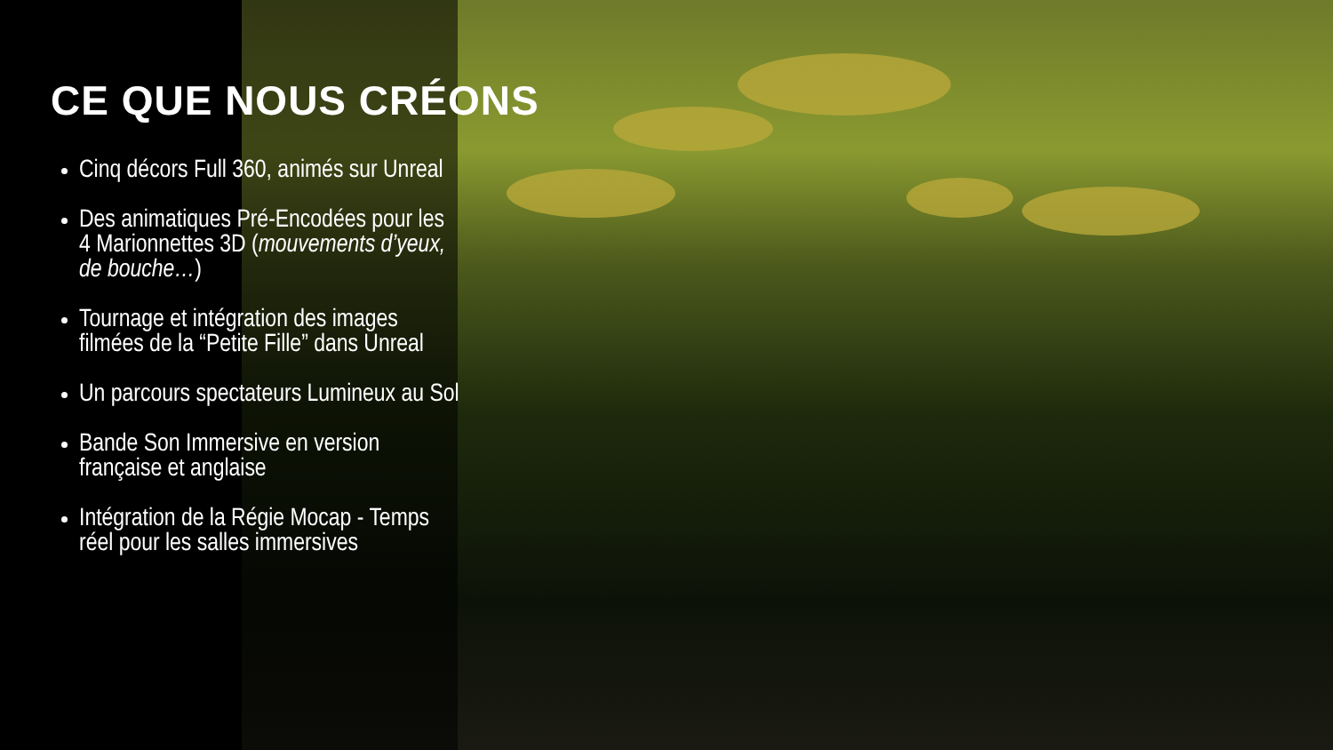CE QUE NOUS CRÉONS
Cinq décors Full 360, animés sur Unreal
Des animatiques Pré-Encodées pour les 4 Marionnettes 3D (mouvements d’yeux, de bouche…)
Tournage et intégration des images filmées de la “Petite Fille” dans Unreal
Un parcours spectateurs Lumineux au Sol
Bande Son Immersive en version française et anglaise
Intégration de la Régie Mocap - Temps réel pour les salles immersives